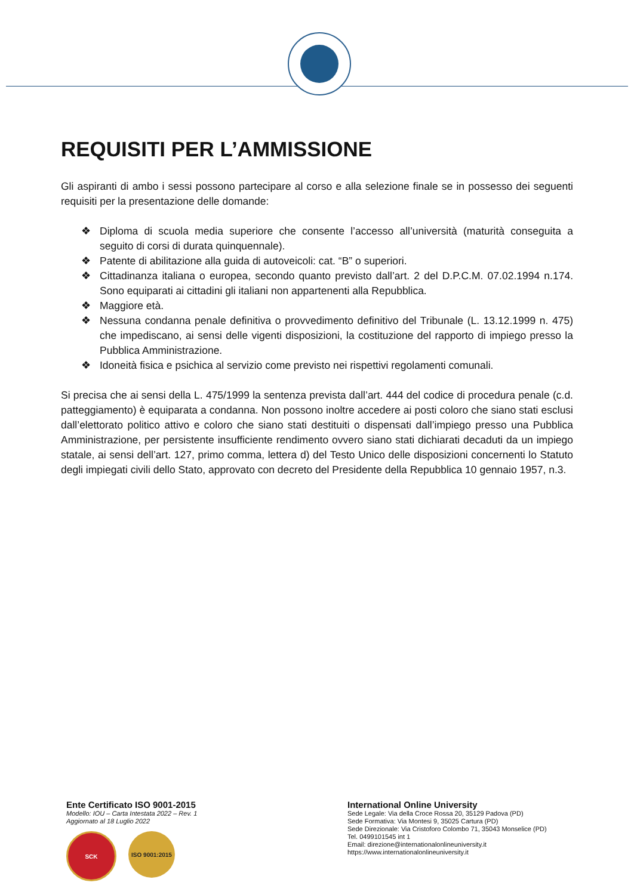REQUISITI PER L’AMMISSIONE
Gli aspiranti di ambo i sessi possono partecipare al corso e alla selezione finale se in possesso dei seguenti requisiti per la presentazione delle domande:
❖ Diploma di scuola media superiore che consente l’accesso all’università (maturità conseguita a seguito di corsi di durata quinquennale).
❖ Patente di abilitazione alla guida di autoveicoli: cat. “B” o superiori.
❖ Cittadinanza italiana o europea, secondo quanto previsto dall’art. 2 del D.P.C.M. 07.02.1994 n.174. Sono equiparati ai cittadini gli italiani non appartenenti alla Repubblica.
❖ Maggiore età.
❖ Nessuna condanna penale definitiva o provvedimento definitivo del Tribunale (L. 13.12.1999 n. 475) che impediscano, ai sensi delle vigenti disposizioni, la costituzione del rapporto di impiego presso la Pubblica Amministrazione.
❖ Idoneità fisica e psichica al servizio come previsto nei rispettivi regolamenti comunali.
Si precisa che ai sensi della L. 475/1999 la sentenza prevista dall’art. 444 del codice di procedura penale (c.d. patteggiamento) è equiparata a condanna. Non possono inoltre accedere ai posti coloro che siano stati esclusi dall’elettorato politico attivo e coloro che siano stati destituiti o dispensati dall’impiego presso una Pubblica Amministrazione, per persistente insufficiente rendimento ovvero siano stati dichiarati decaduti da un impiego statale, ai sensi dell’art. 127, primo comma, lettera d) del Testo Unico delle disposizioni concernenti lo Statuto degli impiegati civili dello Stato, approvato con decreto del Presidente della Repubblica 10 gennaio 1957, n.3.
Ente Certificato ISO 9001-2015
Modello: IOU – Carta Intestata 2022 – Rev. 1
Aggiornato al 18 Luglio 2022
SCK ISO 9001:2015
International Online University
Sede Legale: Via della Croce Rossa 20, 35129 Padova (PD)
Sede Formativa: Via Montesi 9, 35025 Cartura (PD)
Sede Direzionale: Via Cristoforo Colombo 71, 35043 Monselice (PD)
Tel. 0499101545 int 1
Email: direzione@internationalonlineuniversity.it
https://www.internationalonlineuniversity.it